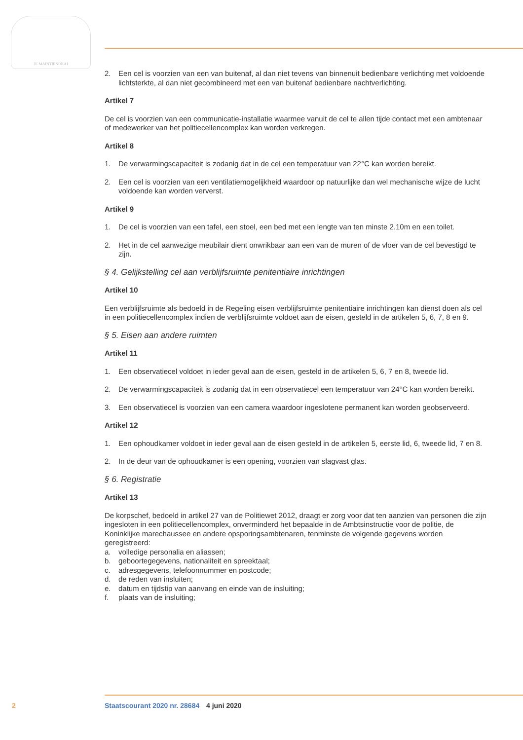JE MAINTIENDRAI
2. Een cel is voorzien van een van buitenaf, al dan niet tevens van binnenuit bedienbare verlichting met voldoende lichtsterkte, al dan niet gecombineerd met een van buitenaf bedienbare nachtver­lichting.
Artikel 7
De cel is voorzien van een communicatie-installatie waarmee vanuit de cel te allen tijde contact met een ambtenaar of medewerker van het politiecellencomplex kan worden verkregen.
Artikel 8
1. De verwarmingscapaciteit is zodanig dat in de cel een temperatuur van 22°C kan worden bereikt.
2. Een cel is voorzien van een ventilatiemogelijkheid waardoor op natuurlijke dan wel mechanische wijze de lucht voldoende kan worden ververst.
Artikel 9
1. De cel is voorzien van een tafel, een stoel, een bed met een lengte van ten minste 2.10m en een toilet.
2. Het in de cel aanwezige meubilair dient onwrikbaar aan een van de muren of de vloer van de cel bevestigd te zijn.
§ 4. Gelijkstelling cel aan verblijfsruimte penitentiaire inrichtingen
Artikel 10
Een verblijfsruimte als bedoeld in de Regeling eisen verblijfsruimte penitentiaire inrichtingen kan dienst doen als cel in een politiecellencomplex indien de verblijfsruimte voldoet aan de eisen, gesteld in de artikelen 5, 6, 7, 8 en 9.
§ 5. Eisen aan andere ruimten
Artikel 11
1. Een observatiecel voldoet in ieder geval aan de eisen, gesteld in de artikelen 5, 6, 7 en 8, tweede lid.
2. De verwarmingscapaciteit is zodanig dat in een observatiecel een temperatuur van 24°C kan worden bereikt.
3. Een observatiecel is voorzien van een camera waardoor ingeslotene permanent kan worden geobserveerd.
Artikel 12
1. Een ophoudkamer voldoet in ieder geval aan de eisen gesteld in de artikelen 5, eerste lid, 6, tweede lid, 7 en 8.
2. In de deur van de ophoudkamer is een opening, voorzien van slagvast glas.
§ 6. Registratie
Artikel 13
De korpschef, bedoeld in artikel 27 van de Politiewet 2012, draagt er zorg voor dat ten aanzien van personen die zijn ingesloten in een politiecellencomplex, onverminderd het bepaalde in de Ambtsin­structie voor de politie, de Koninklijke marechaussee en andere opsporingsambtenaren, tenminste de volgende gegevens worden geregistreerd:
a. volledige personalia en aliassen;
b. geboortegegevens, nationaliteit en spreektaal;
c. adresgegevens, telefoonnummer en postcode;
d. de reden van insluiten;
e. datum en tijdstip van aanvang en einde van de insluiting;
f. plaats van de insluiting;
2 Staatscourant 2020 nr. 28684 4 juni 2020